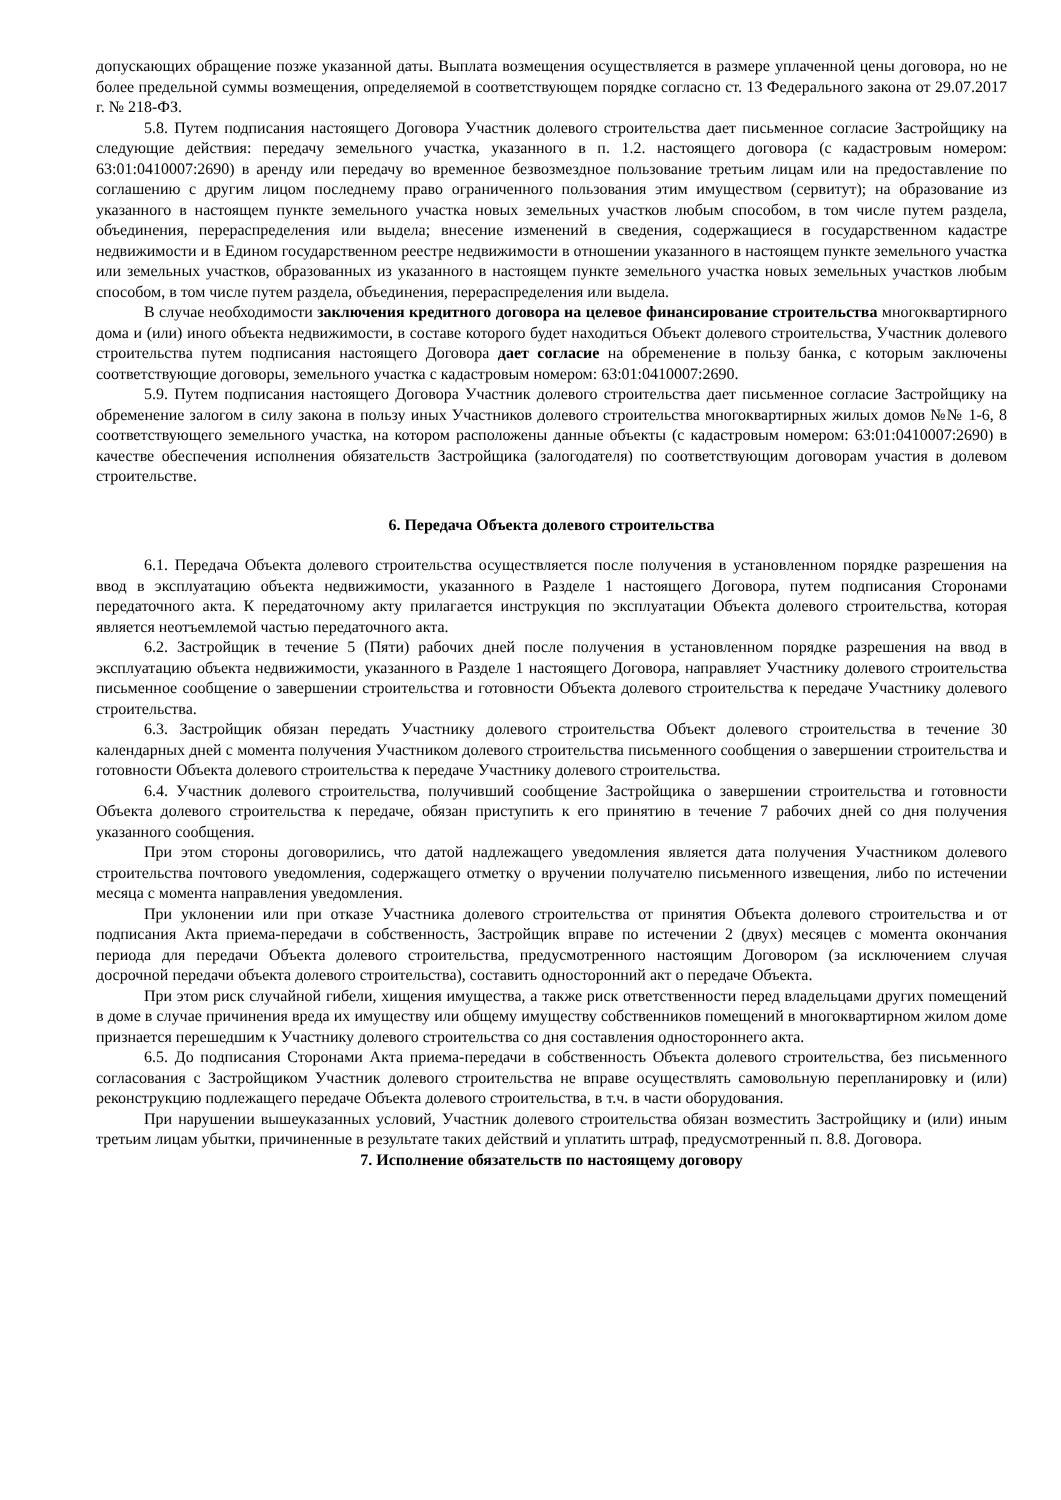допускающих обращение позже указанной даты. Выплата возмещения осуществляется в размере уплаченной цены договора, но не более предельной суммы возмещения, определяемой в соответствующем порядке согласно ст. 13 Федерального закона от 29.07.2017 г. № 218-ФЗ.
5.8. Путем подписания настоящего Договора Участник долевого строительства дает письменное согласие Застройщику на следующие действия: передачу земельного участка, указанного в п. 1.2. настоящего договора (с кадастровым номером: 63:01:0410007:2690) в аренду или передачу во временное безвозмездное пользование третьим лицам или на предоставление по соглашению с другим лицом последнему право ограниченного пользования этим имуществом (сервитут); на образование из указанного в настоящем пункте земельного участка новых земельных участков любым способом, в том числе путем раздела, объединения, перераспределения или выдела; внесение изменений в сведения, содержащиеся в государственном кадастре недвижимости и в Едином государственном реестре недвижимости в отношении указанного в настоящем пункте земельного участка или земельных участков, образованных из указанного в настоящем пункте земельного участка новых земельных участков любым способом, в том числе путем раздела, объединения, перераспределения или выдела.
В случае необходимости заключения кредитного договора на целевое финансирование строительства многоквартирного дома и (или) иного объекта недвижимости, в составе которого будет находиться Объект долевого строительства, Участник долевого строительства путем подписания настоящего Договора дает согласие на обременение в пользу банка, с которым заключены соответствующие договоры, земельного участка с кадастровым номером: 63:01:0410007:2690.
5.9. Путем подписания настоящего Договора Участник долевого строительства дает письменное согласие Застройщику на обременение залогом в силу закона в пользу иных Участников долевого строительства многоквартирных жилых домов №№ 1-6, 8 соответствующего земельного участка, на котором расположены данные объекты (с кадастровым номером: 63:01:0410007:2690) в качестве обеспечения исполнения обязательств Застройщика (залогодателя) по соответствующим договорам участия в долевом строительстве.
6. Передача Объекта долевого строительства
6.1. Передача Объекта долевого строительства осуществляется после получения в установленном порядке разрешения на ввод в эксплуатацию объекта недвижимости, указанного в Разделе 1 настоящего Договора, путем подписания Сторонами передаточного акта. К передаточному акту прилагается инструкция по эксплуатации Объекта долевого строительства, которая является неотъемлемой частью передаточного акта.
6.2. Застройщик в течение 5 (Пяти) рабочих дней после получения в установленном порядке разрешения на ввод в эксплуатацию объекта недвижимости, указанного в Разделе 1 настоящего Договора, направляет Участнику долевого строительства письменное сообщение о завершении строительства и готовности Объекта долевого строительства к передаче Участнику долевого строительства.
6.3. Застройщик обязан передать Участнику долевого строительства Объект долевого строительства в течение 30 календарных дней с момента получения Участником долевого строительства письменного сообщения о завершении строительства и готовности Объекта долевого строительства к передаче Участнику долевого строительства.
6.4. Участник долевого строительства, получивший сообщение Застройщика о завершении строительства и готовности Объекта долевого строительства к передаче, обязан приступить к его принятию в течение 7 рабочих дней со дня получения указанного сообщения.
При этом стороны договорились, что датой надлежащего уведомления является дата получения Участником долевого строительства почтового уведомления, содержащего отметку о вручении получателю письменного извещения, либо по истечении месяца с момента направления уведомления.
При уклонении или при отказе Участника долевого строительства от принятия Объекта долевого строительства и от подписания Акта приема-передачи в собственность, Застройщик вправе по истечении 2 (двух) месяцев с момента окончания периода для передачи Объекта долевого строительства, предусмотренного настоящим Договором (за исключением случая досрочной передачи объекта долевого строительства), составить односторонний акт о передаче Объекта.
При этом риск случайной гибели, хищения имущества, а также риск ответственности перед владельцами других помещений в доме в случае причинения вреда их имуществу или общему имуществу собственников помещений в многоквартирном жилом доме признается перешедшим к Участнику долевого строительства со дня составления одностороннего акта.
6.5. До подписания Сторонами Акта приема-передачи в собственность Объекта долевого строительства, без письменного согласования с Застройщиком Участник долевого строительства не вправе осуществлять самовольную перепланировку и (или) реконструкцию подлежащего передаче Объекта долевого строительства, в т.ч. в части оборудования.
При нарушении вышеуказанных условий, Участник долевого строительства обязан возместить Застройщику и (или) иным третьим лицам убытки, причиненные в результате таких действий и уплатить штраф, предусмотренный п. 8.8. Договора.
7. Исполнение обязательств по настоящему договору